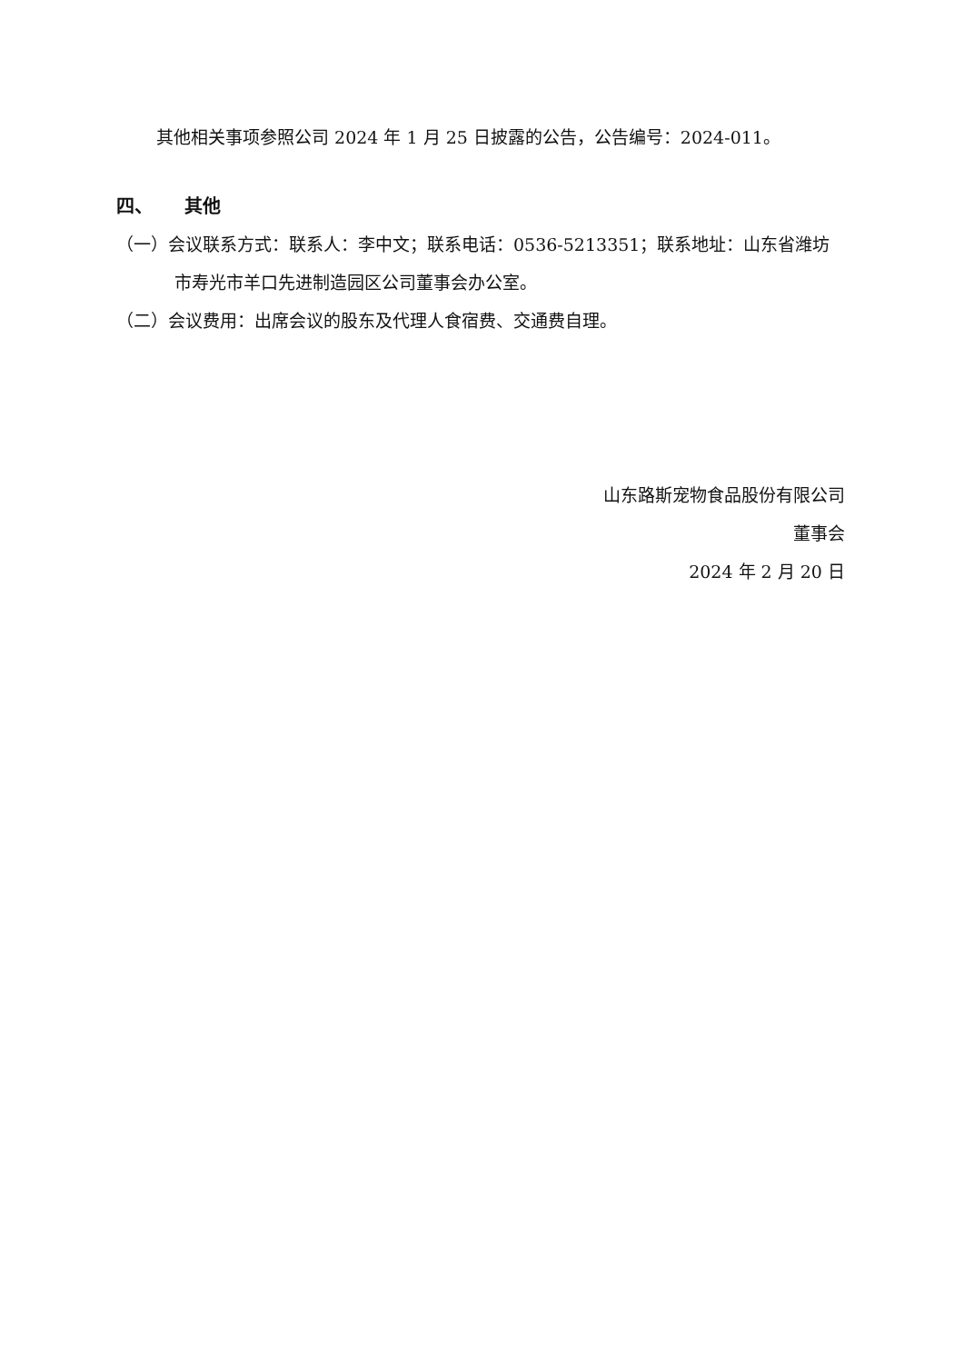其他相关事项参照公司 2024 年 1 月 25 日披露的公告，公告编号：2024-011。
四、 其他
（一）会议联系方式：联系人：李中文；联系电话：0536-5213351；联系地址：山东省潍坊市寿光市羊口先进制造园区公司董事会办公室。
（二）会议费用：出席会议的股东及代理人食宿费、交通费自理。
山东路斯宠物食品股份有限公司
董事会
2024 年 2 月 20 日